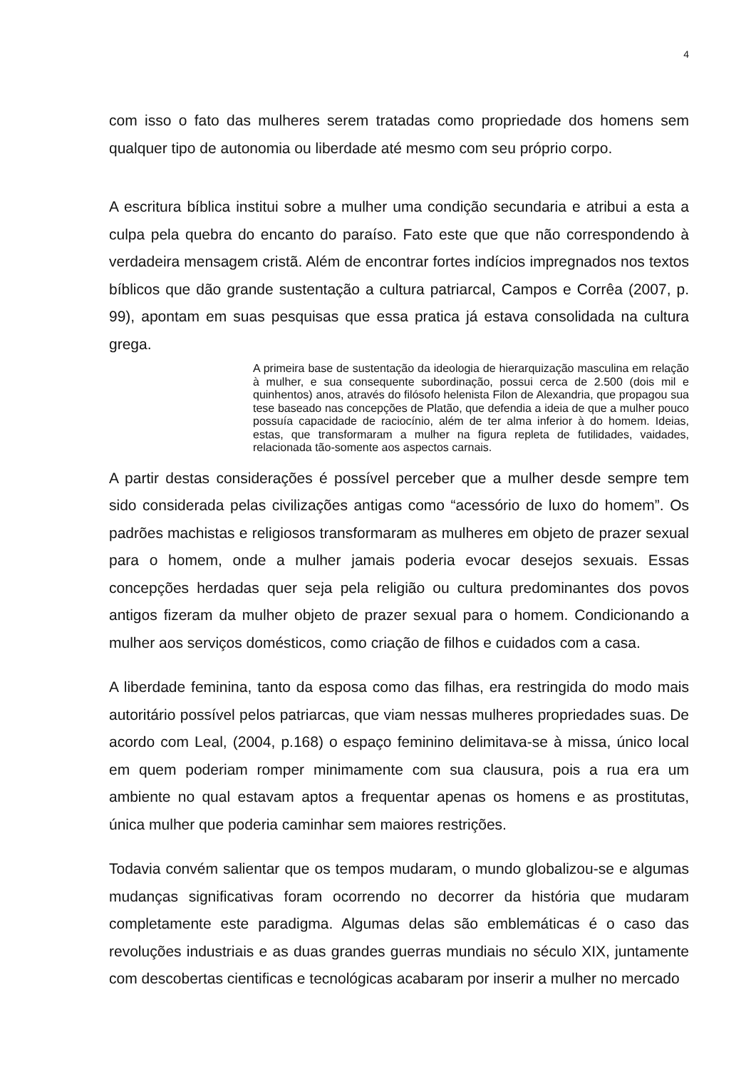4
com isso o fato das mulheres serem tratadas como propriedade dos homens sem qualquer tipo de autonomia ou liberdade até mesmo com seu próprio corpo.
A escritura bíblica institui sobre a mulher uma condição secundaria e atribui a esta a culpa pela quebra do encanto do paraíso. Fato este que que não correspondendo à verdadeira mensagem cristã. Além de encontrar fortes indícios impregnados nos textos bíblicos que dão grande sustentação a cultura patriarcal, Campos e Corrêa (2007, p. 99), apontam em suas pesquisas que essa pratica já estava consolidada na cultura grega.
A primeira base de sustentação da ideologia de hierarquização masculina em relação à mulher, e sua consequente subordinação, possui cerca de 2.500 (dois mil e quinhentos) anos, através do filósofo helenista Filon de Alexandria, que propagou sua tese baseado nas concepções de Platão, que defendia a ideia de que a mulher pouco possuía capacidade de raciocínio, além de ter alma inferior à do homem. Ideias, estas, que transformaram a mulher na figura repleta de futilidades, vaidades, relacionada tão-somente aos aspectos carnais.
A partir destas considerações é possível perceber que a mulher desde sempre tem sido considerada pelas civilizações antigas como “acessório de luxo do homem”. Os padrões machistas e religiosos transformaram as mulheres em objeto de prazer sexual para o homem, onde a mulher jamais poderia evocar desejos sexuais. Essas concepções herdadas quer seja pela religião ou cultura predominantes dos povos antigos fizeram da mulher objeto de prazer sexual para o homem. Condicionando a mulher aos serviços domésticos, como criação de filhos e cuidados com a casa.
A liberdade feminina, tanto da esposa como das filhas, era restringida do modo mais autoritário possível pelos patriarcas, que viam nessas mulheres propriedades suas. De acordo com Leal, (2004, p.168) o espaço feminino delimitava-se à missa, único local em quem poderiam romper minimamente com sua clausura, pois a rua era um ambiente no qual estavam aptos a frequentar apenas os homens e as prostitutas, única mulher que poderia caminhar sem maiores restrições.
Todavia convém salientar que os tempos mudaram, o mundo globalizou-se e algumas mudanças significativas foram ocorrendo no decorrer da história que mudaram completamente este paradigma. Algumas delas são emblemáticas é o caso das revoluções industriais e as duas grandes guerras mundiais no século XIX, juntamente com descobertas cientificas e tecnológicas acabaram por inserir a mulher no mercado